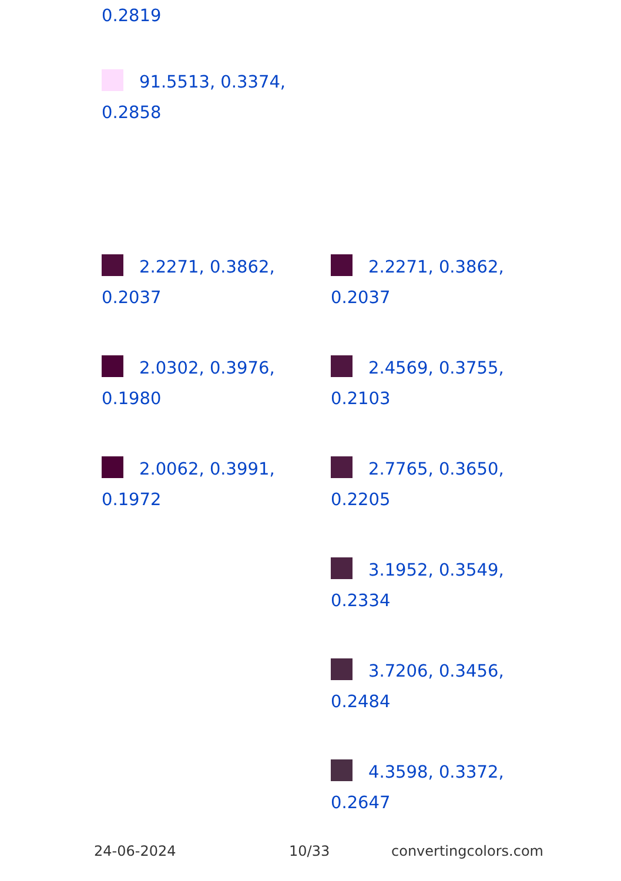0.2819
91.5513, 0.3374, 0.2858
2.2271, 0.3862, 0.2037
2.0302, 0.3976, 0.1980
2.0062, 0.3991, 0.1972
2.2271, 0.3862, 0.2037
2.4569, 0.3755, 0.2103
2.7765, 0.3650, 0.2205
3.1952, 0.3549, 0.2334
3.7206, 0.3456, 0.2484
4.3598, 0.3372, 0.2647
24-06-2024 10/33 convertingcolors.com